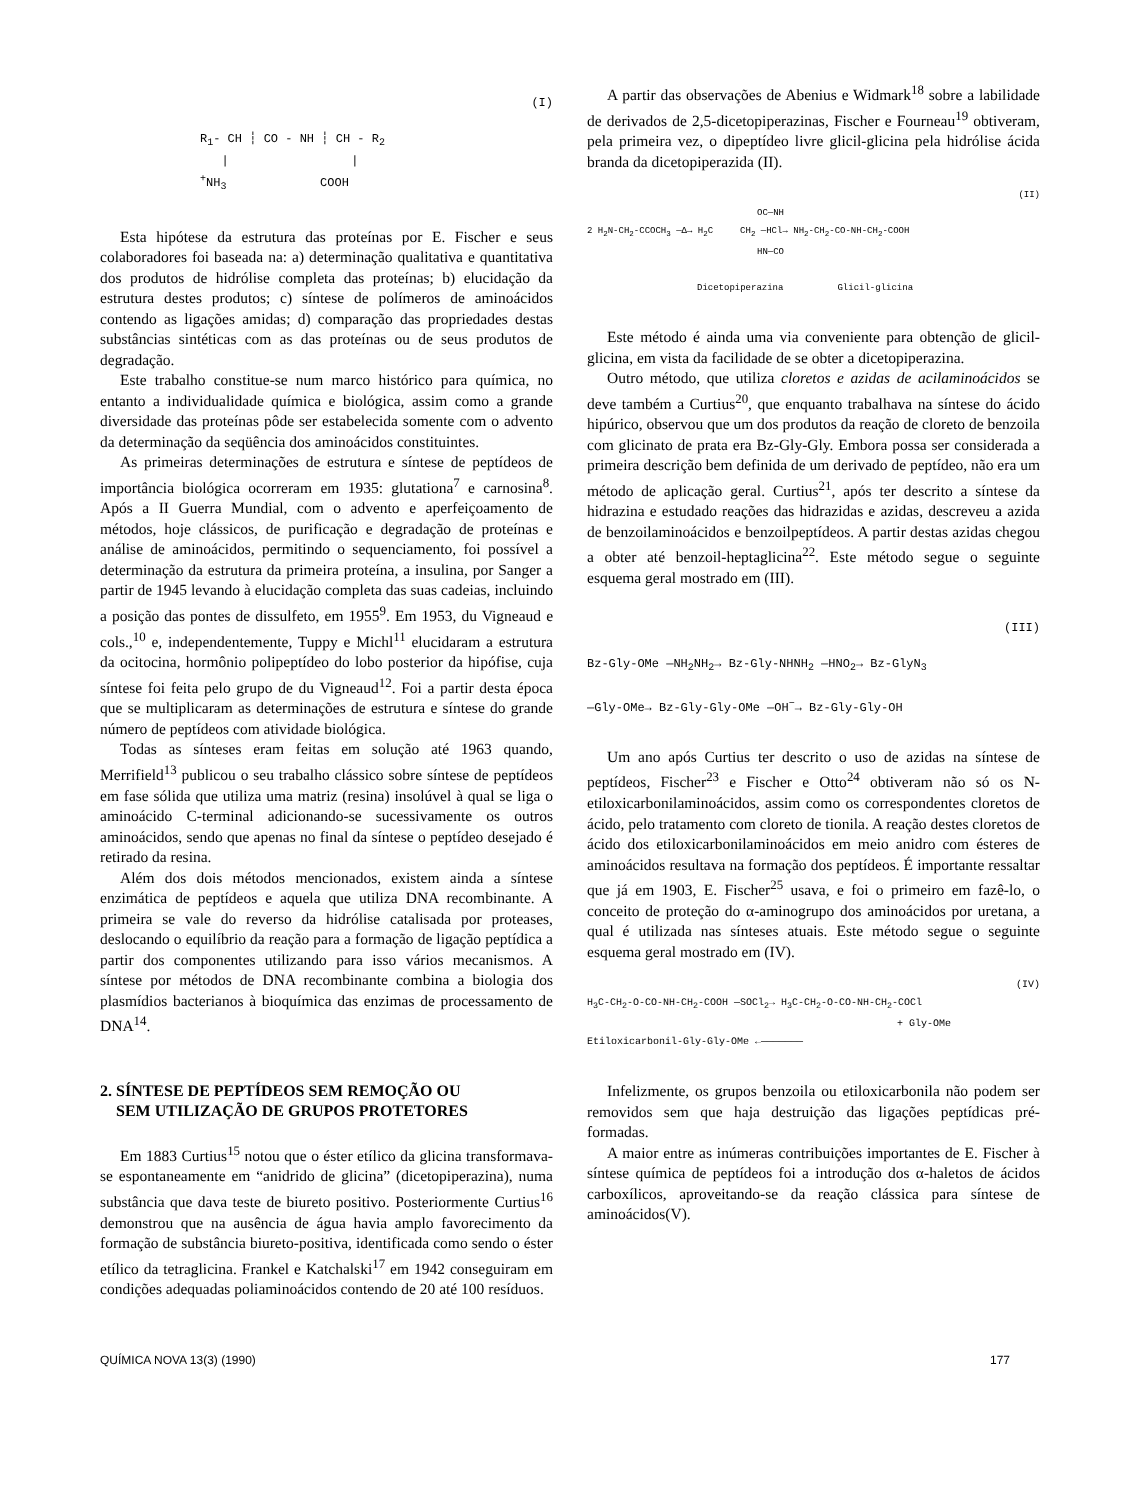(I)
R<sub>1</sub>- CH ┆ CO - NH ┆ CH - R<sub>2</sub>
| |
<sup>+</sup>NH<sub>3</sub> COOH
Esta hipótese da estrutura das proteínas por E. Fischer e seus colaboradores foi baseada na: a) determinação qualitativa e quantitativa dos produtos de hidrólise completa das proteínas; b) elucidação da estrutura destes produtos; c) síntese de polímeros de aminoácidos contendo as ligações amidas; d) comparação das propriedades destas substâncias sintéticas com as das proteínas ou de seus produtos de degradação.
Este trabalho constitue-se num marco histórico para química, no entanto a individualidade química e biológica, assim como a grande diversidade das proteínas pôde ser estabelecida somente com o advento da determinação da seqüência dos aminoácidos constituintes.
As primeiras determinações de estrutura e síntese de peptídeos de importância biológica ocorreram em 1935: glutationa<sup>7</sup> e carnosina<sup>8</sup>. Após a II Guerra Mundial, com o advento e aperfeiçoamento de métodos, hoje clássicos, de purificação e degradação de proteínas e análise de aminoácidos, permitindo o sequenciamento, foi possível a determinação da estrutura da primeira proteína, a insulina, por Sanger a partir de 1945 levando à elucidação completa das suas cadeias, incluindo a posição das pontes de dissulfeto, em 1955<sup>9</sup>. Em 1953, du Vigneaud e cols.,<sup>10</sup> e, independentemente, Tuppy e Michl<sup>11</sup> elucidaram a estrutura da ocitocina, hormônio polipeptídeo do lobo posterior da hipófise, cuja síntese foi feita pelo grupo de du Vigneaud<sup>12</sup>. Foi a partir desta época que se multiplicaram as determinações de estrutura e síntese do grande número de peptídeos com atividade biológica.
Todas as sínteses eram feitas em solução até 1963 quando, Merrifield<sup>13</sup> publicou o seu trabalho clássico sobre síntese de peptídeos em fase sólida que utiliza uma matriz (resina) insolúvel à qual se liga o aminoácido C-terminal adicionando-se sucessivamente os outros aminoácidos, sendo que apenas no final da síntese o peptídeo desejado é retirado da resina.
Além dos dois métodos mencionados, existem ainda a síntese enzimática de peptídeos e aquela que utiliza DNA recombinante. A primeira se vale do reverso da hidrólise catalisada por proteases, deslocando o equilíbrio da reação para a formação de ligação peptídica a partir dos componentes utilizando para isso vários mecanismos. A síntese por métodos de DNA recombinante combina a biologia dos plasmídios bacterianos à bioquímica das enzimas de processamento de DNA<sup>14</sup>.
2. SÍNTESE DE PEPTÍDEOS SEM REMOÇÃO OU
SEM UTILIZAÇÃO DE GRUPOS PROTETORES
Em 1883 Curtius<sup>15</sup> notou que o éster etílico da glicina transformava-se espontaneamente em “anidrido de glicina” (dicetopiperazina), numa substância que dava teste de biureto positivo. Posteriormente Curtius<sup>16</sup> demonstrou que na ausência de água havia amplo favorecimento da formação de substância biureto-positiva, identificada como sendo o éster etílico da tetraglicina. Frankel e Katchalski<sup>17</sup> em 1942 conseguiram em condições adequadas poliaminoácidos contendo de 20 até 100 resíduos.
A partir das observações de Abenius e Widmark<sup>18</sup> sobre a labilidade de derivados de 2,5-dicetopiperazinas, Fischer e Fourneau<sup>19</sup> obtiveram, pela primeira vez, o dipeptídeo livre glicil-glicina pela hidrólise ácida branda da dicetopiperazida (II).
(II)
OC—NH
2 H<sub>2</sub>N-CH<sub>2</sub>-CCOCH<sub>3</sub> —Δ→ H<sub>2</sub>C CH<sub>2</sub> —HCl→ NH<sub>2</sub>-CH<sub>2</sub>-CO-NH-CH<sub>2</sub>-COOH
HN—CO
Dicetopiperazina Glicil-glicina
Este método é ainda uma via conveniente para obtenção de glicil-glicina, em vista da facilidade de se obter a dicetopiperazina.
Outro método, que utiliza cloretos e azidas de acilaminoácidos se deve também a Curtius<sup>20</sup>, que enquanto trabalhava na síntese do ácido hipúrico, observou que um dos produtos da reação de cloreto de benzoila com glicinato de prata era Bz-Gly-Gly. Embora possa ser considerada a primeira descrição bem definida de um derivado de peptídeo, não era um método de aplicação geral. Curtius<sup>21</sup>, após ter descrito a síntese da hidrazina e estudado reações das hidrazidas e azidas, descreveu a azida de benzoilaminoácidos e benzoilpeptídeos. A partir destas azidas chegou a obter até benzoil-heptaglicina<sup>22</sup>. Este método segue o seguinte esquema geral mostrado em (III).
(III)
Bz-Gly-OMe —NH<sub>2</sub>NH<sub>2</sub>→ Bz-Gly-NHNH<sub>2</sub> —HNO<sub>2</sub>→ Bz-GlyN<sub>3</sub>
—Gly-OMe→ Bz-Gly-Gly-OMe —OH<sup>−</sup>→ Bz-Gly-Gly-OH
Um ano após Curtius ter descrito o uso de azidas na síntese de peptídeos, Fischer<sup>23</sup> e Fischer e Otto<sup>24</sup> obtiveram não só os N-etiloxicarbonilaminoácidos, assim como os correspondentes cloretos de ácido, pelo tratamento com cloreto de tionila. A reação destes cloretos de ácido dos etiloxicarbonilaminoácidos em meio anidro com ésteres de aminoácidos resultava na formação dos peptídeos. É importante ressaltar que já em 1903, E. Fischer<sup>25</sup> usava, e foi o primeiro em fazê-lo, o conceito de proteção do α-aminogrupo dos aminoácidos por uretana, a qual é utilizada nas sínteses atuais. Este método segue o seguinte esquema geral mostrado em (IV).
(IV)
H<sub>3</sub>C-CH<sub>2</sub>-O-CO-NH-CH<sub>2</sub>-COOH —SOCl<sub>2</sub>→ H<sub>3</sub>C-CH<sub>2</sub>-O-CO-NH-CH<sub>2</sub>-COCl
+ Gly-OMe
Etiloxicarbonil-Gly-Gly-OMe ←———————
Infelizmente, os grupos benzoila ou etiloxicarbonila não podem ser removidos sem que haja destruição das ligações peptídicas pré-formadas.
A maior entre as inúmeras contribuições importantes de E. Fischer à síntese química de peptídeos foi a introdução dos α-haletos de ácidos carboxílicos, aproveitando-se da reação clássica para síntese de aminoácidos(V).
QUÍMICA NOVA 13(3) (1990) 177